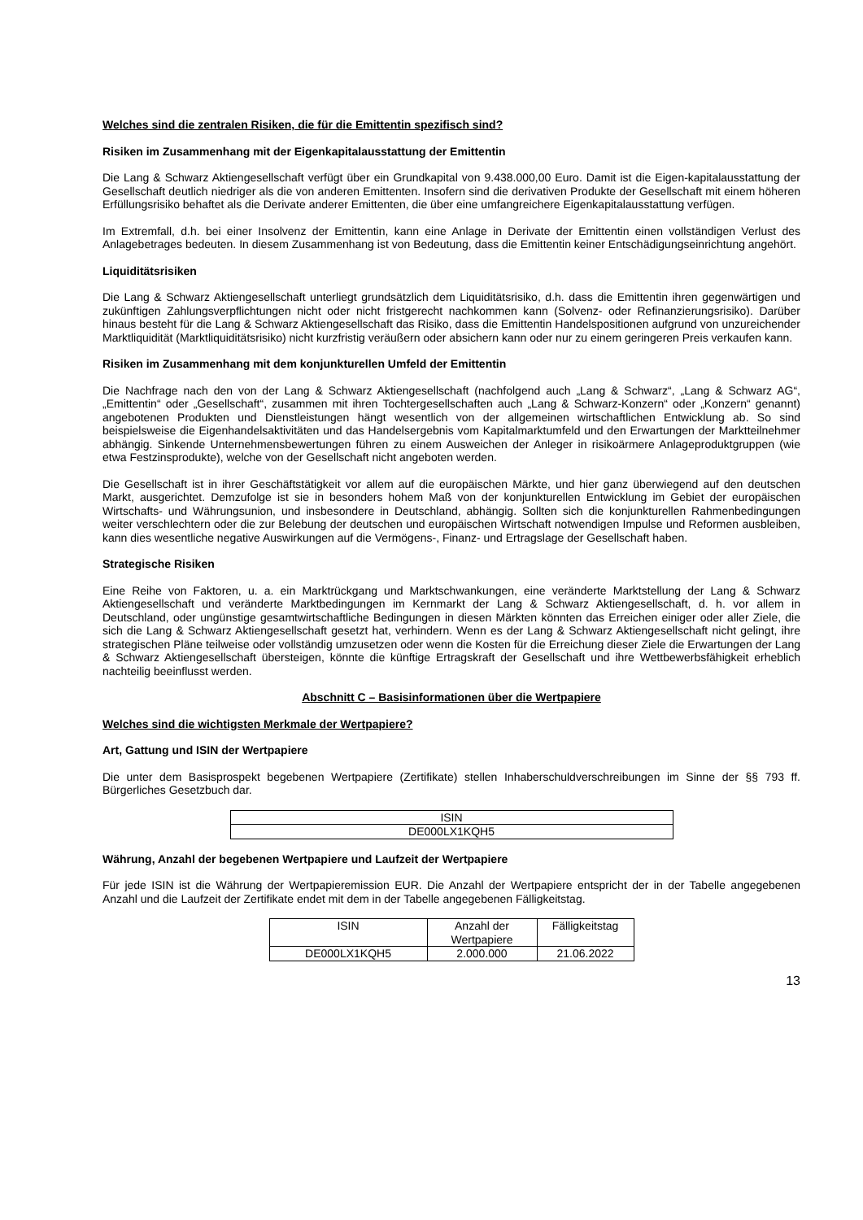Welches sind die zentralen Risiken, die für die Emittentin spezifisch sind?
Risiken im Zusammenhang mit der Eigenkapitalausstattung der Emittentin
Die Lang & Schwarz Aktiengesellschaft verfügt über ein Grundkapital von 9.438.000,00 Euro. Damit ist die Eigen-kapitalausstattung der Gesellschaft deutlich niedriger als die von anderen Emittenten. Insofern sind die derivativen Produkte der Gesellschaft mit einem höheren Erfüllungsrisiko behaftet als die Derivate anderer Emittenten, die über eine umfangreichere Eigenkapitalausstattung verfügen.
Im Extremfall, d.h. bei einer Insolvenz der Emittentin, kann eine Anlage in Derivate der Emittentin einen vollständigen Verlust des Anlagebetrages bedeuten. In diesem Zusammenhang ist von Bedeutung, dass die Emittentin keiner Entschädigungseinrichtung angehört.
Liquiditätsrisiken
Die Lang & Schwarz Aktiengesellschaft unterliegt grundsätzlich dem Liquiditätsrisiko, d.h. dass die Emittentin ihren gegenwärtigen und zukünftigen Zahlungsverpflichtungen nicht oder nicht fristgerecht nachkommen kann (Solvenz- oder Refinanzierungsrisiko). Darüber hinaus besteht für die Lang & Schwarz Aktiengesellschaft das Risiko, dass die Emittentin Handelspositionen aufgrund von unzureichender Marktliquidität (Marktliquiditätsrisiko) nicht kurzfristig veräußern oder absichern kann oder nur zu einem geringeren Preis verkaufen kann.
Risiken im Zusammenhang mit dem konjunkturellen Umfeld der Emittentin
Die Nachfrage nach den von der Lang & Schwarz Aktiengesellschaft (nachfolgend auch „Lang & Schwarz“, „Lang & Schwarz AG“, „Emittentin“ oder „Gesellschaft“, zusammen mit ihren Tochtergesellschaften auch „Lang & Schwarz-Konzern“ oder „Konzern“ genannt) angebotenen Produkten und Dienstleistungen hängt wesentlich von der allgemeinen wirtschaftlichen Entwicklung ab. So sind beispielsweise die Eigenhandelsaktivitäten und das Handelsergebnis vom Kapitalmarktumfeld und den Erwartungen der Marktteilnehmer abhängig. Sinkende Unternehmensbewertungen führen zu einem Ausweichen der Anleger in risikoärmere Anlageproduktgruppen (wie etwa Festzinsprodukte), welche von der Gesellschaft nicht angeboten werden.
Die Gesellschaft ist in ihrer Geschäftstätigkeit vor allem auf die europäischen Märkte, und hier ganz überwiegend auf den deutschen Markt, ausgerichtet. Demzufolge ist sie in besonders hohem Maß von der konjunkturellen Entwicklung im Gebiet der europäischen Wirtschafts- und Währungsunion, und insbesondere in Deutschland, abhängig. Sollten sich die konjunkturellen Rahmenbedingungen weiter verschlechtern oder die zur Belebung der deutschen und europäischen Wirtschaft notwendigen Impulse und Reformen ausbleiben, kann dies wesentliche negative Auswirkungen auf die Vermögens-, Finanz- und Ertragslage der Gesellschaft haben.
Strategische Risiken
Eine Reihe von Faktoren, u. a. ein Marktrückgang und Marktschwankungen, eine veränderte Marktstellung der Lang & Schwarz Aktiengesellschaft und veränderte Marktbedingungen im Kernmarkt der Lang & Schwarz Aktiengesellschaft, d. h. vor allem in Deutschland, oder ungünstige gesamtwirtschaftliche Bedingungen in diesen Märkten könnten das Erreichen einiger oder aller Ziele, die sich die Lang & Schwarz Aktiengesellschaft gesetzt hat, verhindern. Wenn es der Lang & Schwarz Aktiengesellschaft nicht gelingt, ihre strategischen Pläne teilweise oder vollständig umzusetzen oder wenn die Kosten für die Erreichung dieser Ziele die Erwartungen der Lang & Schwarz Aktiengesellschaft übersteigen, könnte die künftige Ertragskraft der Gesellschaft und ihre Wettbewerbsfähigkeit erheblich nachteilig beeinflusst werden.
Abschnitt C – Basisinformationen über die Wertpapiere
Welches sind die wichtigsten Merkmale der Wertpapiere?
Art, Gattung und ISIN der Wertpapiere
Die unter dem Basisprospekt begebenen Wertpapiere (Zertifikate) stellen Inhaberschuldverschreibungen im Sinne der §§ 793 ff. Bürgerliches Gesetzbuch dar.
| ISIN |
| --- |
| DE000LX1KQH5 |
Währung, Anzahl der begebenen Wertpapiere und Laufzeit der Wertpapiere
Für jede ISIN ist die Währung der Wertpapieremission EUR. Die Anzahl der Wertpapiere entspricht der in der Tabelle angegebenen Anzahl und die Laufzeit der Zertifikate endet mit dem in der Tabelle angegebenen Fälligkeitstag.
| ISIN | Anzahl der Wertpapiere | Fälligkeitstag |
| --- | --- | --- |
| DE000LX1KQH5 | 2.000.000 | 21.06.2022 |
13